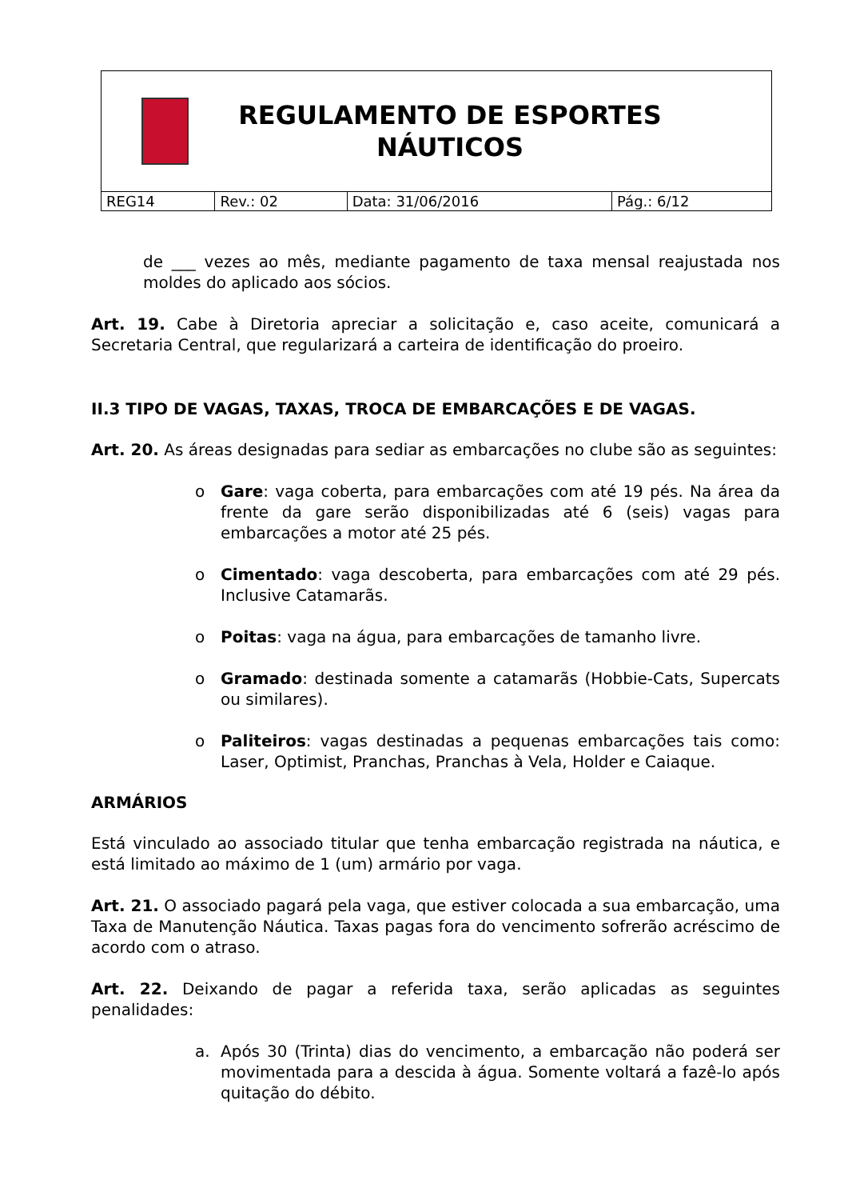| REGULAMENTO DE ESPORTES NÁUTICOS | | | |
| REG14 | Rev.: 02 | Data: 31/06/2016 | Pág.: 6/12 |
de ___ vezes ao mês, mediante pagamento de taxa mensal reajustada nos moldes do aplicado aos sócios.
Art. 19. Cabe à Diretoria apreciar a solicitação e, caso aceite, comunicará a Secretaria Central, que regularizará a carteira de identificação do proeiro.
II.3 TIPO DE VAGAS, TAXAS, TROCA DE EMBARCAÇÕES E DE VAGAS.
Art. 20. As áreas designadas para sediar as embarcações no clube são as seguintes:
o Gare: vaga coberta, para embarcações com até 19 pés. Na área da frente da gare serão disponibilizadas até 6 (seis) vagas para embarcações a motor até 25 pés.
o Cimentado: vaga descoberta, para embarcações com até 29 pés. Inclusive Catamarãs.
o Poitas: vaga na água, para embarcações de tamanho livre.
o Gramado: destinada somente a catamarãs (Hobbie-Cats, Supercats ou similares).
o Paliteiros: vagas destinadas a pequenas embarcações tais como: Laser, Optimist, Pranchas, Pranchas à Vela, Holder e Caiaque.
ARMÁRIOS
Está vinculado ao associado titular que tenha embarcação registrada na náutica, e está limitado ao máximo de 1 (um) armário por vaga.
Art. 21. O associado pagará pela vaga, que estiver colocada a sua embarcação, uma Taxa de Manutenção Náutica. Taxas pagas fora do vencimento sofrerão acréscimo de acordo com o atraso.
Art. 22. Deixando de pagar a referida taxa, serão aplicadas as seguintes penalidades:
a. Após 30 (Trinta) dias do vencimento, a embarcação não poderá ser movimentada para a descida à água. Somente voltará a fazê-lo após quitação do débito.